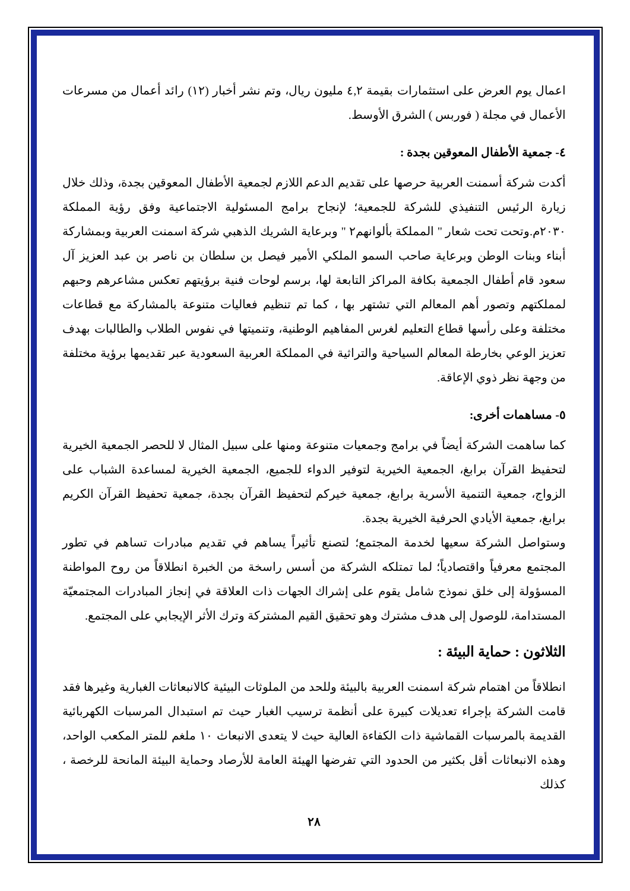اعمال يوم العرض على استثمارات بقيمة ٤,٢ مليون ريال، وتم نشر أخبار (١٢) رائد أعمال من مسرعات الأعمال في مجلة ( فوربس ) الشرق الأوسط.
٤- جمعية الأطفال المعوقين بجدة :
أكدت شركة أسمنت العربية حرصها على تقديم الدعم اللازم لجمعية الأطفال المعوقين بجدة، وذلك خلال زيارة الرئيس التنفيذي للشركة للجمعية؛ لإنجاح برامج المسئولية الاجتماعية وفق رؤية المملكة ٢٠٣٠م.وتحت تحت شعار " المملكة بألوانهم٢ " وبرعاية الشريك الذهبي شركة اسمنت العربية وبمشاركة أبناء وبنات الوطن وبرعاية صاحب السمو الملكي الأمير فيصل بن سلطان بن ناصر بن عبد العزيز آل سعود قام أطفال الجمعية بكافة المراكز التابعة لها، برسم لوحات فنية برؤيتهم تعكس مشاعرهم وحبهم لمملكتهم وتصور أهم المعالم التي تشتهر بها ، كما تم تنظيم فعاليات متنوعة بالمشاركة مع قطاعات مختلفة وعلى رأسها قطاع التعليم لغرس المفاهيم الوطنية، وتنميتها في نفوس الطلاب والطالبات بهدف تعزيز الوعي بخارطة المعالم السياحية والتراثية في المملكة العربية السعودية عبر تقديمها برؤية مختلفة من وجهة نظر ذوي الإعاقة.
٥- مساهمات أخرى:
كما ساهمت الشركة أيضاً في برامج وجمعيات متنوعة ومنها على سبيل المثال لا للحصر الجمعية الخيرية لتحفيظ القرآن برابغ، الجمعية الخيرية لتوفير الدواء للجميع، الجمعية الخيرية لمساعدة الشباب على الزواج، جمعية التنمية الأسرية برابغ، جمعية خيركم لتحفيظ القرآن بجدة، جمعية تحفيظ القرآن الكريم برابغ، جمعية الأيادي الحرفية الخيرية بجدة.
وستواصل الشركة سعيها لخدمة المجتمع؛ لتصنع تأثيراً يساهم في تقديم مبادرات تساهم في تطور المجتمع معرفياً واقتصادياً؛ لما تمتلكه الشركة من أسس راسخة من الخبرة انطلاقاً من روح المواطنة المسؤولة إلى خلق نموذج شامل يقوم على إشراك الجهات ذات العلاقة في إنجاز المبادرات المجتمعيّة المستدامة، للوصول إلى هدف مشترك وهو تحقيق القيم المشتركة وترك الأثر الإيجابي على المجتمع.
الثلاثون : حماية البيئة :
انطلاقاً من اهتمام شركة اسمنت العربية بالبيئة وللحد من الملوثات البيئية كالانبعاثات الغبارية وغيرها فقد قامت الشركة بإجراء تعديلات كبيرة على أنظمة ترسيب الغبار حيث تم استبدال المرسبات الكهربائية القديمة بالمرسبات القماشية ذات الكفاءة العالية حيث لا يتعدى الانبعاث ١٠ ملغم للمتر المكعب الواحد، وهذه الانبعاثات أقل بكثير من الحدود التي تفرضها الهيئة العامة للأرصاد وحماية البيئة المانحة للرخصة ، كذلك
٢٨